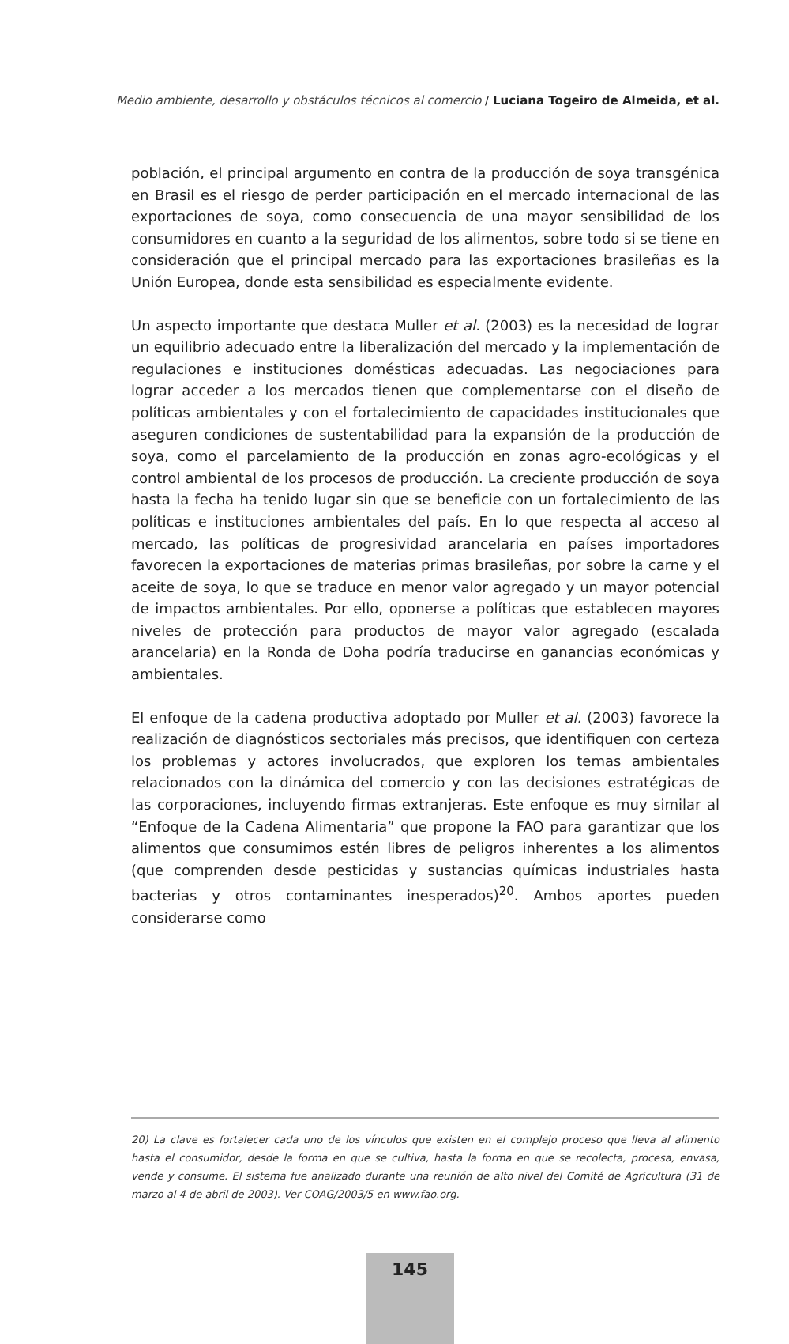Medio ambiente, desarrollo y obstáculos técnicos al comercio / Luciana Togeiro de Almeida, et al.
población, el principal argumento en contra de la producción de soya transgénica en Brasil es el riesgo de perder participación en el mercado internacional de las exportaciones de soya, como consecuencia de una mayor sensibilidad de los consumidores en cuanto a la seguridad de los alimentos, sobre todo si se tiene en consideración que el principal mercado para las exportaciones brasileñas es la Unión Europea, donde esta sensibilidad es especialmente evidente.
Un aspecto importante que destaca Muller et al. (2003) es la necesidad de lograr un equilibrio adecuado entre la liberalización del mercado y la implementación de regulaciones e instituciones domésticas adecuadas. Las negociaciones para lograr acceder a los mercados tienen que complementarse con el diseño de políticas ambientales y con el fortalecimiento de capacidades institucionales que aseguren condiciones de sustentabilidad para la expansión de la producción de soya, como el parcelamiento de la producción en zonas agro-ecológicas y el control ambiental de los procesos de producción. La creciente producción de soya hasta la fecha ha tenido lugar sin que se beneficie con un fortalecimiento de las políticas e instituciones ambientales del país. En lo que respecta al acceso al mercado, las políticas de progresividad arancelaria en países importadores favorecen la exportaciones de materias primas brasileñas, por sobre la carne y el aceite de soya, lo que se traduce en menor valor agregado y un mayor potencial de impactos ambientales. Por ello, oponerse a políticas que establecen mayores niveles de protección para productos de mayor valor agregado (escalada arancelaria) en la Ronda de Doha podría traducirse en ganancias económicas y ambientales.
El enfoque de la cadena productiva adoptado por Muller et al. (2003) favorece la realización de diagnósticos sectoriales más precisos, que identifiquen con certeza los problemas y actores involucrados, que exploren los temas ambientales relacionados con la dinámica del comercio y con las decisiones estratégicas de las corporaciones, incluyendo firmas extranjeras. Este enfoque es muy similar al “Enfoque de la Cadena Alimentaria” que propone la FAO para garantizar que los alimentos que consumimos estén libres de peligros inherentes a los alimentos (que comprenden desde pesticidas y sustancias químicas industriales hasta bacterias y otros contaminantes inesperados)<sup>20</sup>. Ambos aportes pueden considerarse como
20) La clave es fortalecer cada uno de los vínculos que existen en el complejo proceso que lleva al alimento hasta el consumidor, desde la forma en que se cultiva, hasta la forma en que se recolecta, procesa, envasa, vende y consume. El sistema fue analizado durante una reunión de alto nivel del Comité de Agricultura (31 de marzo al 4 de abril de 2003). Ver COAG/2003/5 en www.fao.org.
145